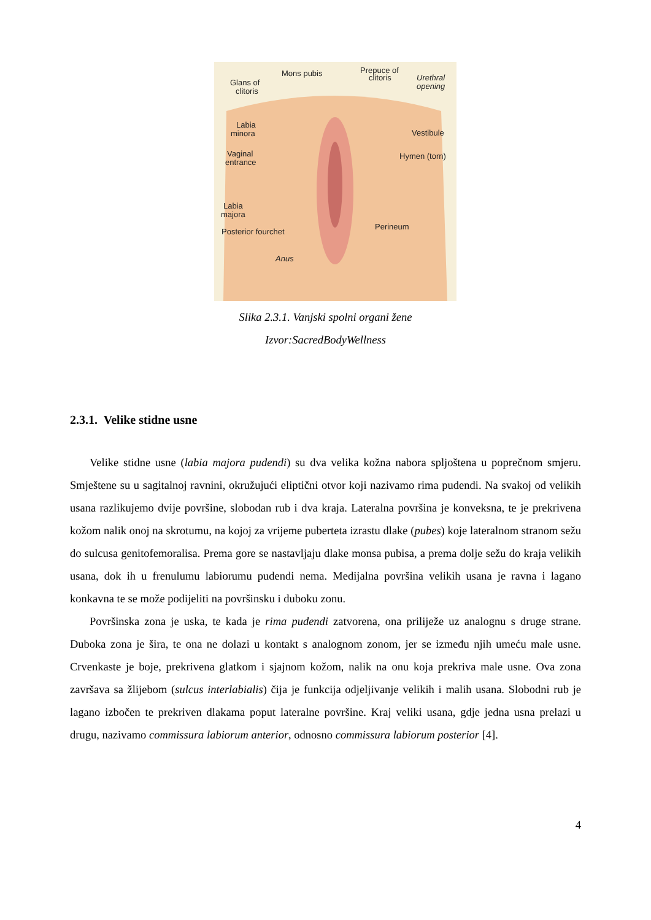Mons pubis
Prepuce of
clitoris
Urethral
opening
Glans of
clitoris
Labia
minora
Vestibule
Vaginal
entrance
Hymen (torn)
Labia
majora
Posterior fourchet
Perineum
Anus
Slika 2.3.1. Vanjski spolni organi žene
Izvor:SacredBodyWellness
2.3.1. Velike stidne usne
Velike stidne usne (labia majora pudendi) su dva velika kožna nabora spljoštena u poprečnom smjeru. Smještene su u sagitalnoj ravnini, okružujući eliptični otvor koji nazivamo rima pudendi. Na svakoj od velikih usana razlikujemo dvije površine, slobodan rub i dva kraja. Lateralna površina je konveksna, te je prekrivena kožom nalik onoj na skrotumu, na kojoj za vrijeme puberteta izrastu dlake (pubes) koje lateralnom stranom sežu do sulcusa genitofemoralisa. Prema gore se nastavljaju dlake monsa pubisa, a prema dolje sežu do kraja velikih usana, dok ih u frenulumu labiorumu pudendi nema. Medijalna površina velikih usana je ravna i lagano konkavna te se može podijeliti na površinsku i duboku zonu.
Površinska zona je uska, te kada je rima pudendi zatvorena, ona priliježe uz analognu s druge strane. Duboka zona je šira, te ona ne dolazi u kontakt s analognom zonom, jer se između njih umeću male usne. Crvenkaste je boje, prekrivena glatkom i sjajnom kožom, nalik na onu koja prekriva male usne. Ova zona završava sa žlijebom (sulcus interlabialis) čija je funkcija odjeljivanje velikih i malih usana. Slobodni rub je lagano izbočen te prekriven dlakama poput lateralne površine. Kraj veliki usana, gdje jedna usna prelazi u drugu, nazivamo commissura labiorum anterior, odnosno commissura labiorum posterior [4].
4